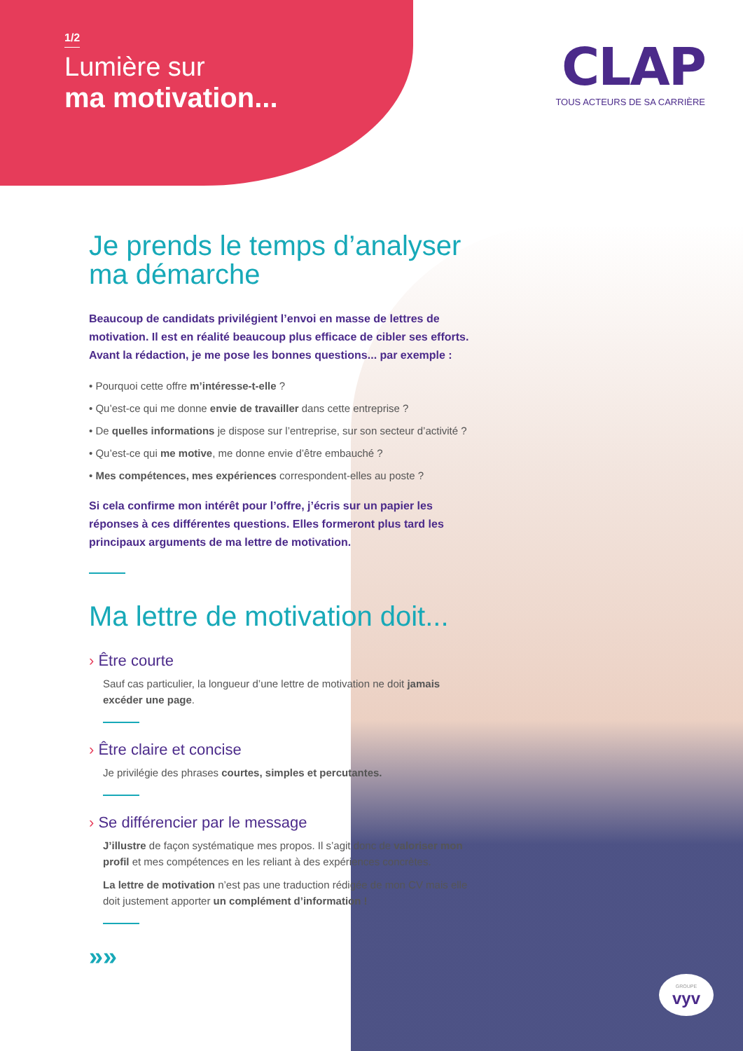1/2
Lumière sur
ma motivation...
CLAP
TOUS ACTEURS DE SA CARRIÈRE
Je prends le temps d’analyser ma démarche
Beaucoup de candidats privilégient l’envoi en masse de lettres de motivation. Il est en réalité beaucoup plus efficace de cibler ses efforts. Avant la rédaction, je me pose les bonnes questions... par exemple :
• Pourquoi cette offre m’intéresse-t-elle ?
• Qu’est-ce qui me donne envie de travailler dans cette entreprise ?
• De quelles informations je dispose sur l’entreprise, sur son secteur d’activité ?
• Qu’est-ce qui me motive, me donne envie d’être embauché ?
• Mes compétences, mes expériences correspondent-elles au poste ?
Si cela confirme mon intérêt pour l’offre, j’écris sur un papier les réponses à ces différentes questions. Elles formeront plus tard les principaux arguments de ma lettre de motivation.
Ma lettre de motivation doit...
› Être courte
Sauf cas particulier, la longueur d’une lettre de motivation ne doit jamais excéder une page.
› Être claire et concise
Je privilégie des phrases courtes, simples et percutantes.
› Se différencier par le message
J’illustre de façon systématique mes propos. Il s’agit donc de valoriser mon profil et mes compétences en les reliant à des expériences concrètes.
La lettre de motivation n’est pas une traduction rédigée de mon CV mais elle doit justement apporter un complément d’information !
»»
GROUPE
vyv